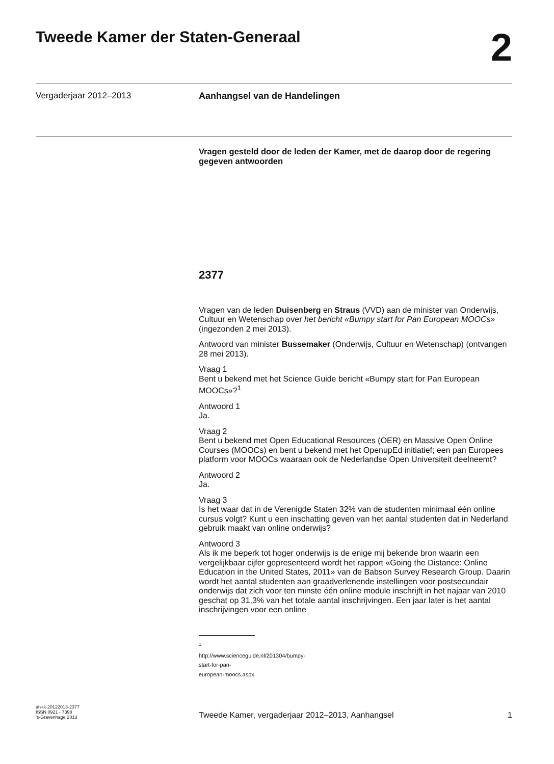Tweede Kamer der Staten-Generaal 2
Vergaderjaar 2012–2013 Aanhangsel van de Handelingen
Vragen gesteld door de leden der Kamer, met de daarop door de regering gegeven antwoorden
2377
Vragen van de leden Duisenberg en Straus (VVD) aan de minister van Onderwijs, Cultuur en Wetenschap over het bericht «Bumpy start for Pan European MOOCs» (ingezonden 2 mei 2013).
Antwoord van minister Bussemaker (Onderwijs, Cultuur en Wetenschap) (ontvangen 28 mei 2013).
Vraag 1
Bent u bekend met het Science Guide bericht «Bumpy start for Pan European MOOCs»?<sup>1</sup>
Antwoord 1
Ja.
Vraag 2
Bent u bekend met Open Educational Resources (OER) en Massive Open Online Courses (MOOCs) en bent u bekend met het OpenupEd initiatief; een pan Europees platform voor MOOCs waaraan ook de Nederlandse Open Universiteit deelneemt?
Antwoord 2
Ja.
Vraag 3
Is het waar dat in de Verenigde Staten 32% van de studenten minimaal één online cursus volgt? Kunt u een inschatting geven van het aantal studenten dat in Nederland gebruik maakt van online onderwijs?
Antwoord 3
Als ik me beperk tot hoger onderwijs is de enige mij bekende bron waarin een vergelijkbaar cijfer gepresenteerd wordt het rapport «Going the Distance: Online Education in the United States, 2011» van de Babson Survey Research Group. Daarin wordt het aantal studenten aan graadverlenende instellingen voor postsecundair onderwijs dat zich voor ten minste één online module inschrijft in het najaar van 2010 geschat op 31,3% van het totale aantal inschrijvingen. Een jaar later is het aantal inschrijvingen voor een online
<sup>1</sup> http://www.scienceguide.nl/201304/bumpy-start-for-pan-european-moocs.aspx
ah-tk-20122013-2377
ISSN 0921 - 7398
’s-Gravenhage 2013
Tweede Kamer, vergaderjaar 2012–2013, Aanhangsel
1